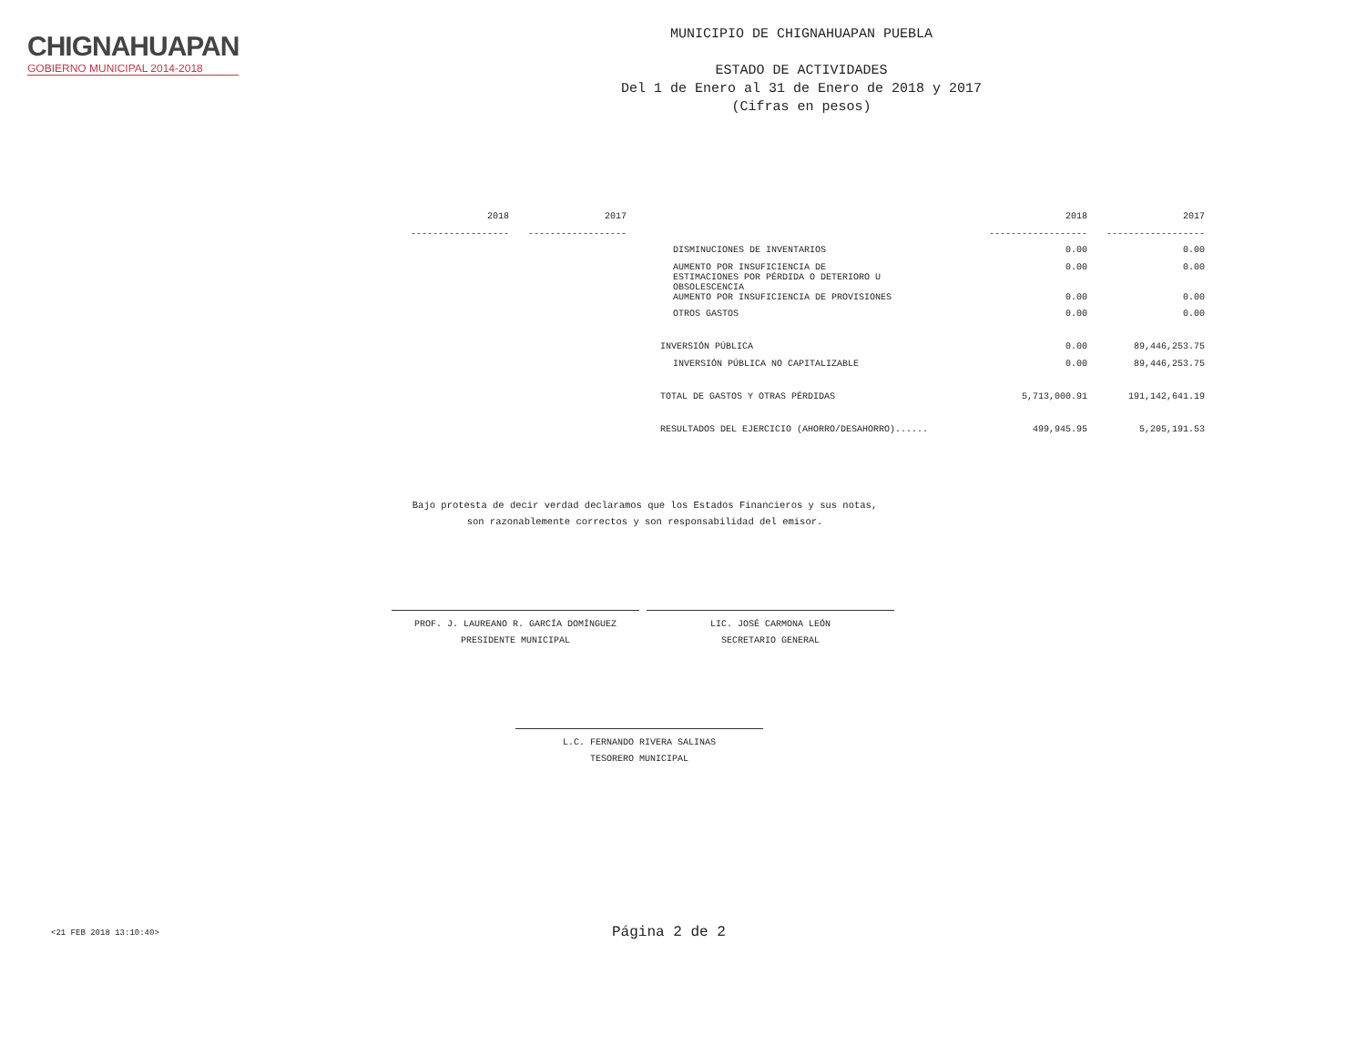CHIGNAHUAPAN
GOBIERNO MUNICIPAL 2014-2018
MUNICIPIO DE CHIGNAHUAPAN PUEBLA
ESTADO DE ACTIVIDADES
Del 1 de Enero al 31 de Enero de 2018 y 2017
(Cifras en pesos)
| 2018 | 2017 |
| --- | --- |
| ------------------ | ------------------ |
| | 2018 | 2017 |
| --- | --- | --- |
| | ------------------ | ------------------ |
| DISMINUCIONES DE INVENTARIOS | 0.00 | 0.00 |
| AUMENTO POR INSUFICIENCIA DE ESTIMACIONES POR PÉRDIDA O DETERIORO U OBSOLESCENCIA | 0.00 | 0.00 |
| AUMENTO POR INSUFICIENCIA DE PROVISIONES | 0.00 | 0.00 |
| OTROS GASTOS | 0.00 | 0.00 |
| INVERSIÓN PÚBLICA | 0.00 | 89,446,253.75 |
| INVERSIÓN PÚBLICA NO CAPITALIZABLE | 0.00 | 89,446,253.75 |
| TOTAL DE GASTOS Y OTRAS PÉRDIDAS | 5,713,000.91 | 191,142,641.19 |
| RESULTADOS DEL EJERCICIO (AHORRO/DESAHORRO)...... | 499,945.95 | 5,205,191.53 |
Bajo protesta de decir verdad declaramos que los Estados Financieros y sus notas,
son razonablemente correctos y son responsabilidad del emisor.
PROF. J. LAUREANO R. GARCÍA DOMÍNGUEZ
PRESIDENTE MUNICIPAL
LIC. JOSÉ CARMONA LEÓN
SECRETARIO GENERAL
L.C. FERNANDO RIVERA SALINAS
TESORERO MUNICIPAL
<21 FEB 2018 13:10:40> Página 2 de 2